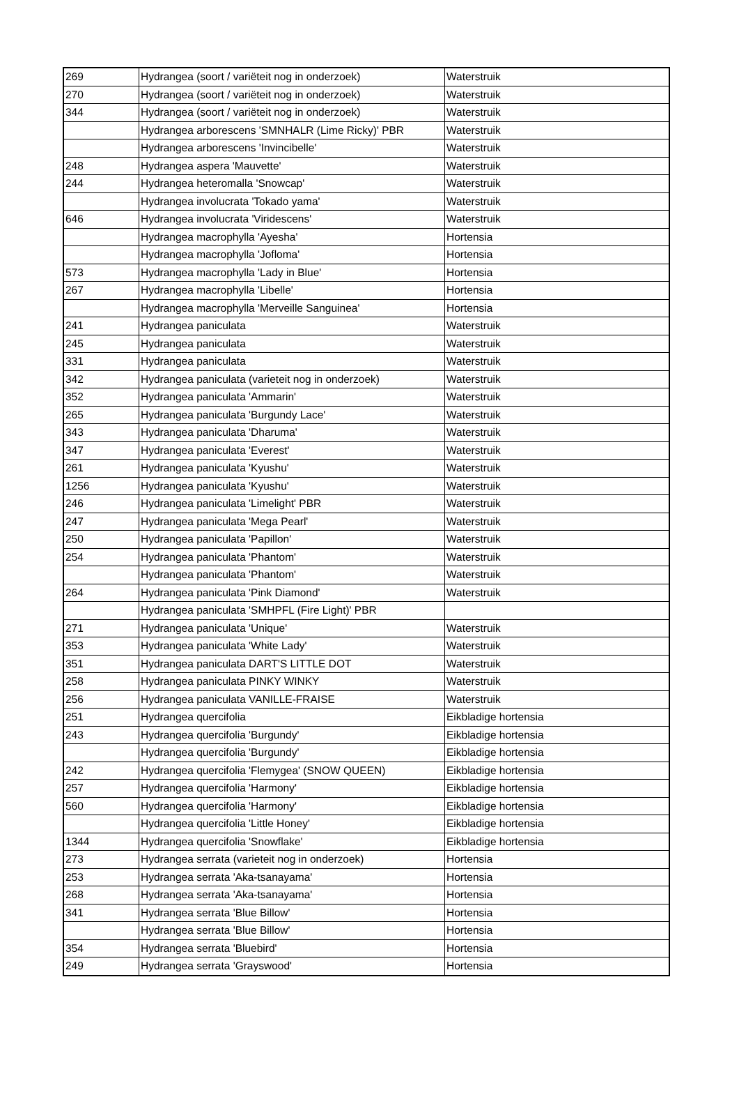| 269 | Hydrangea (soort / variëteit nog in onderzoek) | Waterstruik |
| 270 | Hydrangea (soort / variëteit nog in onderzoek) | Waterstruik |
| 344 | Hydrangea (soort / variëteit nog in onderzoek) | Waterstruik |
| | Hydrangea arborescens 'SMNHALR (Lime Ricky)' PBR | Waterstruik |
| | Hydrangea arborescens 'Invincibelle' | Waterstruik |
| 248 | Hydrangea aspera 'Mauvette' | Waterstruik |
| 244 | Hydrangea heteromalla 'Snowcap' | Waterstruik |
| | Hydrangea involucrata 'Tokado yama' | Waterstruik |
| 646 | Hydrangea involucrata 'Viridescens' | Waterstruik |
| | Hydrangea macrophylla 'Ayesha' | Hortensia |
| | Hydrangea macrophylla 'Jofloma' | Hortensia |
| 573 | Hydrangea macrophylla 'Lady in Blue' | Hortensia |
| 267 | Hydrangea macrophylla 'Libelle' | Hortensia |
| | Hydrangea macrophylla 'Merveille Sanguinea' | Hortensia |
| 241 | Hydrangea paniculata | Waterstruik |
| 245 | Hydrangea paniculata | Waterstruik |
| 331 | Hydrangea paniculata | Waterstruik |
| 342 | Hydrangea paniculata (varieteit nog in onderzoek) | Waterstruik |
| 352 | Hydrangea paniculata 'Ammarin' | Waterstruik |
| 265 | Hydrangea paniculata 'Burgundy Lace' | Waterstruik |
| 343 | Hydrangea paniculata 'Dharuma' | Waterstruik |
| 347 | Hydrangea paniculata 'Everest' | Waterstruik |
| 261 | Hydrangea paniculata 'Kyushu' | Waterstruik |
| 1256 | Hydrangea paniculata 'Kyushu' | Waterstruik |
| 246 | Hydrangea paniculata 'Limelight' PBR | Waterstruik |
| 247 | Hydrangea paniculata 'Mega Pearl' | Waterstruik |
| 250 | Hydrangea paniculata 'Papillon' | Waterstruik |
| 254 | Hydrangea paniculata 'Phantom' | Waterstruik |
| | Hydrangea paniculata 'Phantom' | Waterstruik |
| 264 | Hydrangea paniculata 'Pink Diamond' | Waterstruik |
| | Hydrangea paniculata 'SMHPFL (Fire Light)' PBR | |
| 271 | Hydrangea paniculata 'Unique' | Waterstruik |
| 353 | Hydrangea paniculata 'White Lady' | Waterstruik |
| 351 | Hydrangea paniculata DART'S LITTLE DOT | Waterstruik |
| 258 | Hydrangea paniculata PINKY WINKY | Waterstruik |
| 256 | Hydrangea paniculata VANILLE-FRAISE | Waterstruik |
| 251 | Hydrangea quercifolia | Eikbladige hortensia |
| 243 | Hydrangea quercifolia 'Burgundy' | Eikbladige hortensia |
| | Hydrangea quercifolia 'Burgundy' | Eikbladige hortensia |
| 242 | Hydrangea quercifolia 'Flemygea' (SNOW QUEEN) | Eikbladige hortensia |
| 257 | Hydrangea quercifolia 'Harmony' | Eikbladige hortensia |
| 560 | Hydrangea quercifolia 'Harmony' | Eikbladige hortensia |
| | Hydrangea quercifolia 'Little Honey' | Eikbladige hortensia |
| 1344 | Hydrangea quercifolia 'Snowflake' | Eikbladige hortensia |
| 273 | Hydrangea serrata (varieteit nog in onderzoek) | Hortensia |
| 253 | Hydrangea serrata 'Aka-tsanayama' | Hortensia |
| 268 | Hydrangea serrata 'Aka-tsanayama' | Hortensia |
| 341 | Hydrangea serrata 'Blue Billow' | Hortensia |
| | Hydrangea serrata 'Blue Billow' | Hortensia |
| 354 | Hydrangea serrata 'Bluebird' | Hortensia |
| 249 | Hydrangea serrata 'Grayswood' | Hortensia |